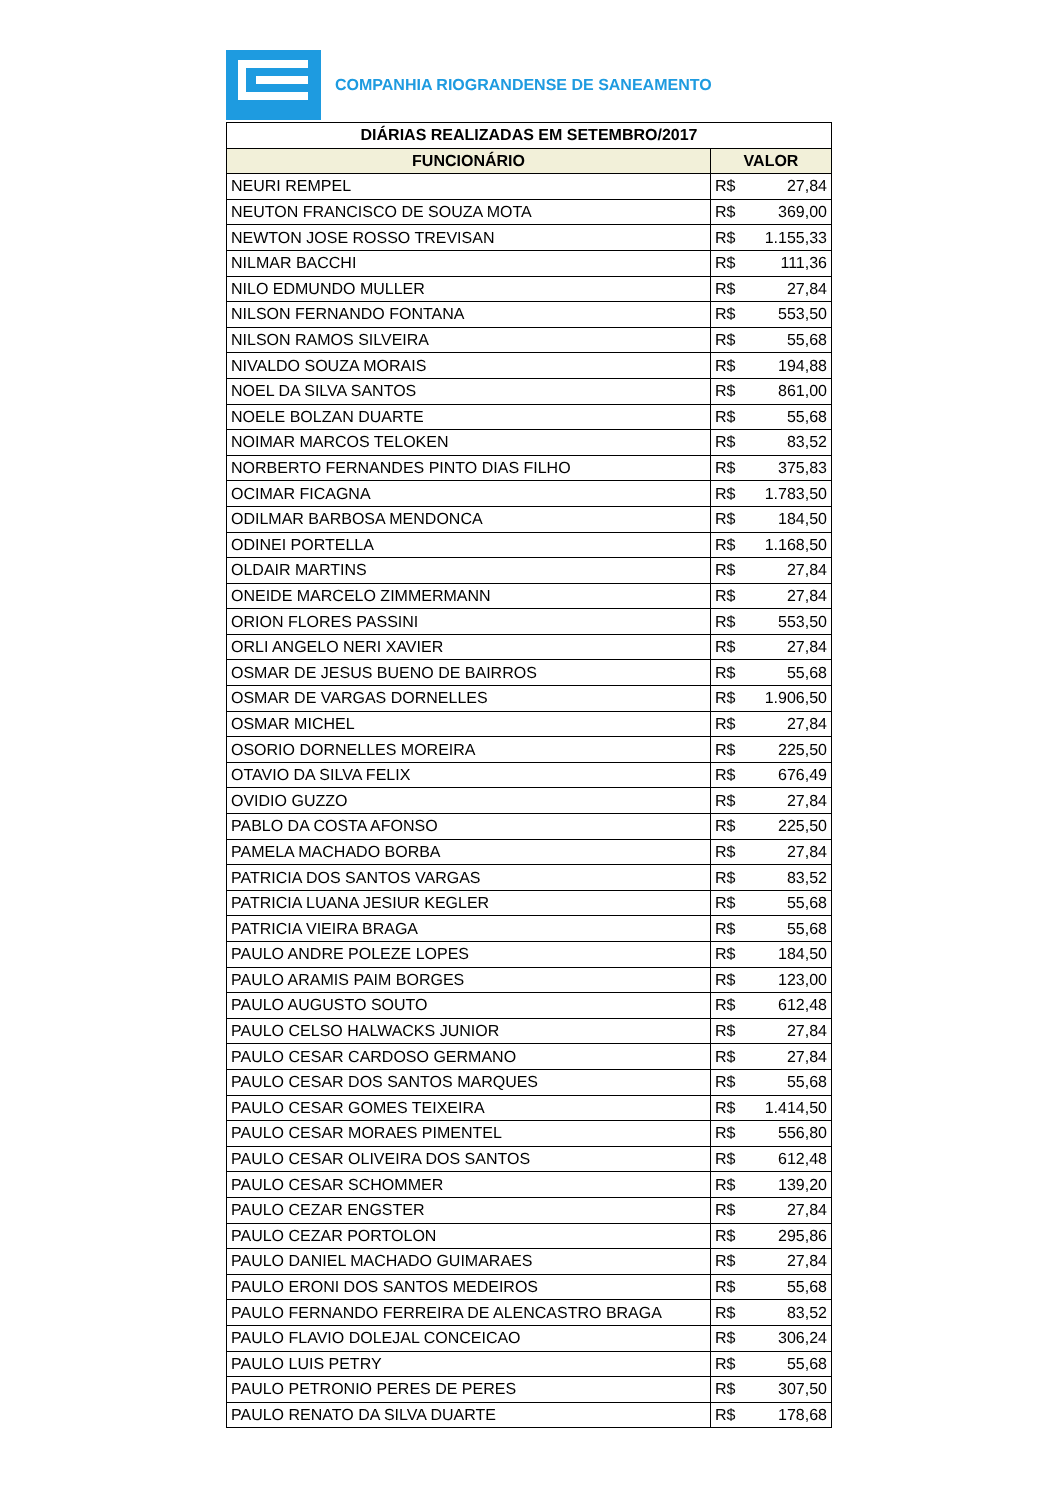COMPANHIA RIOGRANDENSE DE SANEAMENTO
| DIÁRIAS REALIZADAS EM SETEMBRO/2017 | |
| --- | --- |
| FUNCIONÁRIO | VALOR |
| NEURI REMPEL | R$ 27,84 |
| NEUTON FRANCISCO DE SOUZA MOTA | R$ 369,00 |
| NEWTON JOSE ROSSO TREVISAN | R$ 1.155,33 |
| NILMAR BACCHI | R$ 111,36 |
| NILO EDMUNDO MULLER | R$ 27,84 |
| NILSON FERNANDO FONTANA | R$ 553,50 |
| NILSON RAMOS SILVEIRA | R$ 55,68 |
| NIVALDO SOUZA MORAIS | R$ 194,88 |
| NOEL DA SILVA SANTOS | R$ 861,00 |
| NOELE BOLZAN DUARTE | R$ 55,68 |
| NOIMAR MARCOS TELOKEN | R$ 83,52 |
| NORBERTO FERNANDES PINTO DIAS FILHO | R$ 375,83 |
| OCIMAR FICAGNA | R$ 1.783,50 |
| ODILMAR BARBOSA MENDONCA | R$ 184,50 |
| ODINEI PORTELLA | R$ 1.168,50 |
| OLDAIR MARTINS | R$ 27,84 |
| ONEIDE MARCELO ZIMMERMANN | R$ 27,84 |
| ORION FLORES PASSINI | R$ 553,50 |
| ORLI ANGELO NERI XAVIER | R$ 27,84 |
| OSMAR DE JESUS BUENO DE BAIRROS | R$ 55,68 |
| OSMAR DE VARGAS DORNELLES | R$ 1.906,50 |
| OSMAR MICHEL | R$ 27,84 |
| OSORIO DORNELLES MOREIRA | R$ 225,50 |
| OTAVIO DA SILVA FELIX | R$ 676,49 |
| OVIDIO GUZZO | R$ 27,84 |
| PABLO DA COSTA AFONSO | R$ 225,50 |
| PAMELA MACHADO BORBA | R$ 27,84 |
| PATRICIA DOS SANTOS VARGAS | R$ 83,52 |
| PATRICIA LUANA JESIUR KEGLER | R$ 55,68 |
| PATRICIA VIEIRA BRAGA | R$ 55,68 |
| PAULO ANDRE POLEZE LOPES | R$ 184,50 |
| PAULO ARAMIS PAIM BORGES | R$ 123,00 |
| PAULO AUGUSTO SOUTO | R$ 612,48 |
| PAULO CELSO HALWACKS JUNIOR | R$ 27,84 |
| PAULO CESAR CARDOSO GERMANO | R$ 27,84 |
| PAULO CESAR DOS SANTOS MARQUES | R$ 55,68 |
| PAULO CESAR GOMES TEIXEIRA | R$ 1.414,50 |
| PAULO CESAR MORAES PIMENTEL | R$ 556,80 |
| PAULO CESAR OLIVEIRA DOS SANTOS | R$ 612,48 |
| PAULO CESAR SCHOMMER | R$ 139,20 |
| PAULO CEZAR ENGSTER | R$ 27,84 |
| PAULO CEZAR PORTOLON | R$ 295,86 |
| PAULO DANIEL MACHADO GUIMARAES | R$ 27,84 |
| PAULO ERONI DOS SANTOS MEDEIROS | R$ 55,68 |
| PAULO FERNANDO FERREIRA DE ALENCASTRO BRAGA | R$ 83,52 |
| PAULO FLAVIO DOLEJAL CONCEICAO | R$ 306,24 |
| PAULO LUIS PETRY | R$ 55,68 |
| PAULO PETRONIO PERES DE PERES | R$ 307,50 |
| PAULO RENATO DA SILVA DUARTE | R$ 178,68 |